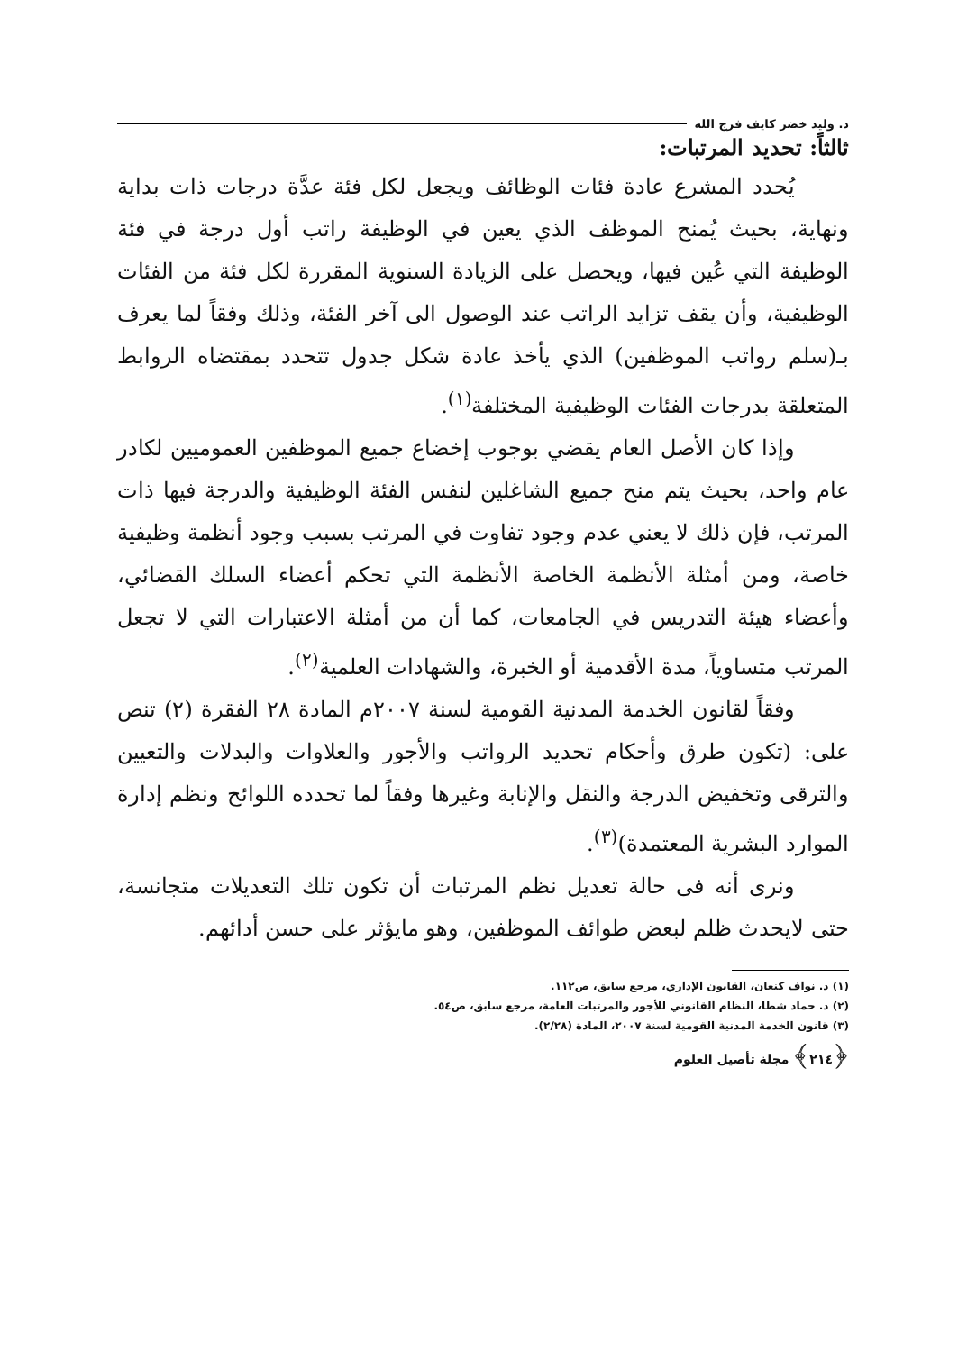د. وليد خضر كايف فرج الله
ثالثاً: تحديد المرتبات:
يُحدد المشرع عادة فئات الوظائف ويجعل لكل فئة عدَّة درجات ذات بداية ونهاية، بحيث يُمنح الموظف الذي يعين في الوظيفة راتب أول درجة في فئة الوظيفة التي عُين فيها، ويحصل على الزيادة السنوية المقررة لكل فئة من الفئات الوظيفية، وأن يقف تزايد الراتب عند الوصول الى آخر الفئة، وذلك وفقاً لما يعرف بـ(سلم رواتب الموظفين) الذي يأخذ عادة شكل جدول تتحدد بمقتضاه الروابط المتعلقة بدرجات الفئات الوظيفية المختلفة<sup>(١)</sup>.
وإذا كان الأصل العام يقضي بوجوب إخضاع جميع الموظفين العموميين لكادر عام واحد، بحيث يتم منح جميع الشاغلين لنفس الفئة الوظيفية والدرجة فيها ذات المرتب، فإن ذلك لا يعني عدم وجود تفاوت في المرتب بسبب وجود أنظمة وظيفية خاصة، ومن أمثلة الأنظمة الخاصة الأنظمة التي تحكم أعضاء السلك القضائي، وأعضاء هيئة التدريس في الجامعات، كما أن من أمثلة الاعتبارات التي لا تجعل المرتب متساوياً، مدة الأقدمية أو الخبرة، والشهادات العلمية<sup>(٢)</sup>.
وفقاً لقانون الخدمة المدنية القومية لسنة ٢٠٠٧م المادة ٢٨ الفقرة (٢) تنص على: (تكون طرق وأحكام تحديد الرواتب والأجور والعلاوات والبدلات والتعيين والترقى وتخفيض الدرجة والنقل والإنابة وغيرها وفقاً لما تحدده اللوائح ونظم إدارة الموارد البشرية المعتمدة)<sup>(٣)</sup>.
ونرى أنه فى حالة تعديل نظم المرتبات أن تكون تلك التعديلات متجانسة، حتى لايحدث ظلم لبعض طوائف الموظفين، وهو مايؤثر على حسن أدائهم.
(١) د. نواف كنعان، القانون الإداري، مرجع سابق، ص١١٢.
(٢) د. حماد شطا، النظام القانوني للأجور والمرتبات العامة، مرجع سابق، ص٥٤.
(٣) قانون الخدمة المدنية القومية لسنة ٢٠٠٧، المادة (٢/٢٨).
﴿٢١٤﴾ مجلة تأصيل العلوم